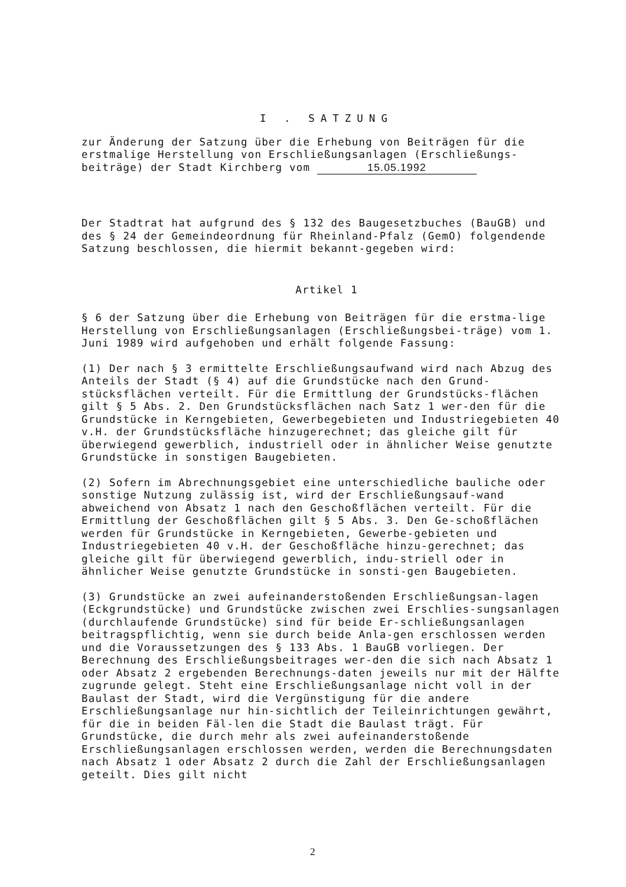I . SATZUNG
zur Änderung der Satzung über die Erhebung von Beiträgen für die erstmalige Herstellung von Erschließungsanlagen (Erschließungs-beiträge) der Stadt Kirchberg vom 15.05.1992
Der Stadtrat hat aufgrund des § 132 des Baugesetzbuches (BauGB) und des § 24 der Gemeindeordnung für Rheinland-Pfalz (GemO) folgendende Satzung beschlossen, die hiermit bekannt-gegeben wird:
Artikel 1
§ 6 der Satzung über die Erhebung von Beiträgen für die erstma-lige Herstellung von Erschließungsanlagen (Erschließungsbei-träge) vom 1. Juni 1989 wird aufgehoben und erhält folgende Fassung:
(1) Der nach § 3 ermittelte Erschließungsaufwand wird nach Abzug des Anteils der Stadt (§ 4) auf die Grundstücke nach den Grund-stücksflächen verteilt. Für die Ermittlung der Grundstücks-flächen gilt § 5 Abs. 2. Den Grundstücksflächen nach Satz 1 wer-den für die Grundstücke in Kerngebieten, Gewerbegebieten und Industriegebieten 40 v.H. der Grundstücksfläche hinzugerechnet; das gleiche gilt für überwiegend gewerblich, industriell oder in ähnlicher Weise genutzte Grundstücke in sonstigen Baugebieten.
(2) Sofern im Abrechnungsgebiet eine unterschiedliche bauliche oder sonstige Nutzung zulässig ist, wird der Erschließungsauf-wand abweichend von Absatz 1 nach den Geschoßflächen verteilt. Für die Ermittlung der Geschoßflächen gilt § 5 Abs. 3. Den Ge-schoßflächen werden für Grundstücke in Kerngebieten, Gewerbe-gebieten und Industriegebieten 40 v.H. der Geschoßfläche hinzu-gerechnet; das gleiche gilt für überwiegend gewerblich, indu-striell oder in ähnlicher Weise genutzte Grundstücke in sonsti-gen Baugebieten.
(3) Grundstücke an zwei aufeinanderstoßenden Erschließungsan-lagen (Eckgrundstücke) und Grundstücke zwischen zwei Erschlies-sungsanlagen (durchlaufende Grundstücke) sind für beide Er-schließungsanlagen beitragspflichtig, wenn sie durch beide Anla-gen erschlossen werden und die Voraussetzungen des § 133 Abs. 1 BauGB vorliegen. Der Berechnung des Erschließungsbeitrages wer-den die sich nach Absatz 1 oder Absatz 2 ergebenden Berechnungs-daten jeweils nur mit der Hälfte zugrunde gelegt. Steht eine Erschließungsanlage nicht voll in der Baulast der Stadt, wird die Vergünstigung für die andere Erschließungsanlage nur hin-sichtlich der Teileinrichtungen gewährt, für die in beiden Fäl-len die Stadt die Baulast trägt. Für Grundstücke, die durch mehr als zwei aufeinanderstoßende Erschließungsanlagen erschlossen werden, werden die Berechnungsdaten nach Absatz 1 oder Absatz 2 durch die Zahl der Erschließungsanlagen geteilt. Dies gilt nicht
2